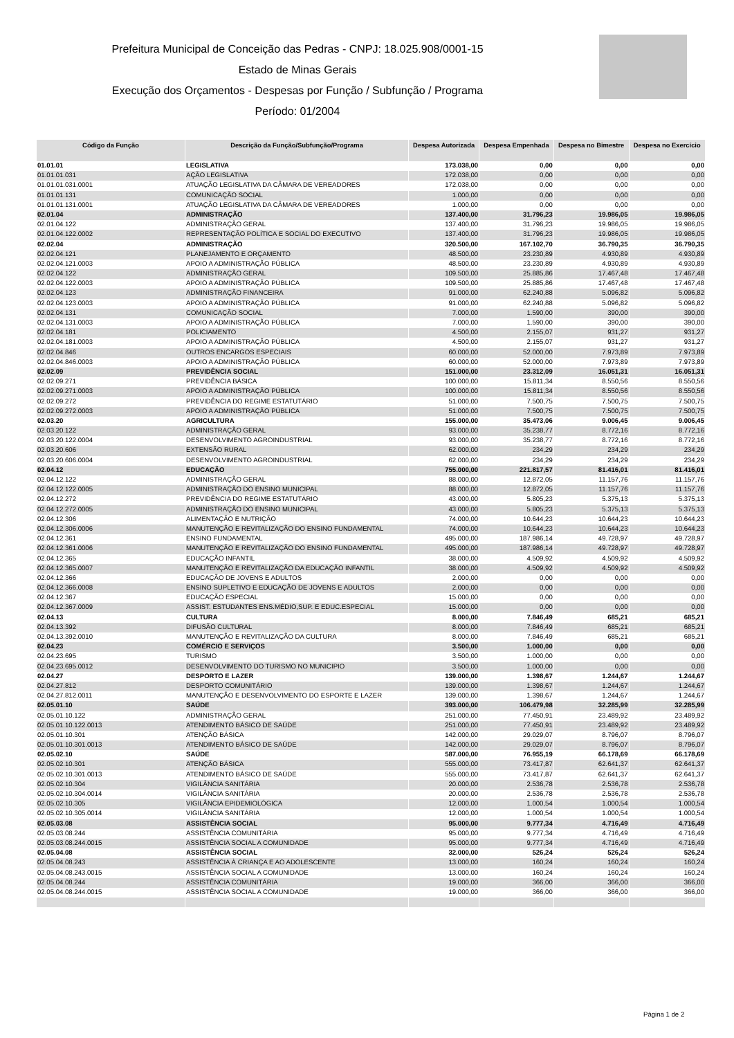Prefeitura Municipal de Conceição das Pedras - CNPJ: 18.025.908/0001-15
Estado de Minas Gerais
Execução dos Orçamentos - Despesas por Função / Subfunção / Programa
Período: 01/2004
| Código da Função | Descrição da Função/Subfunção/Programa | Despesa Autorizada | Despesa Empenhada | Despesa no Bimestre | Despesa no Exercício |
| --- | --- | --- | --- | --- | --- |
| 01.01.01 | LEGISLATIVA | 173.038,00 | 0,00 | 0,00 | 0,00 |
| 01.01.01.031 | AÇÃO LEGISLATIVA | 172.038,00 | 0,00 | 0,00 | 0,00 |
| 01.01.01.031.0001 | ATUAÇÃO LEGISLATIVA DA CÂMARA DE VEREADORES | 172.038,00 | 0,00 | 0,00 | 0,00 |
| 01.01.01.131 | COMUNICAÇÃO SOCIAL | 1.000,00 | 0,00 | 0,00 | 0,00 |
| 01.01.01.131.0001 | ATUAÇÃO LEGISLATIVA DA CÂMARA DE VEREADORES | 1.000,00 | 0,00 | 0,00 | 0,00 |
| 02.01.04 | ADMINISTRAÇÃO | 137.400,00 | 31.796,23 | 19.986,05 | 19.986,05 |
| 02.01.04.122 | ADMINISTRAÇÃO GERAL | 137.400,00 | 31.796,23 | 19.986,05 | 19.986,05 |
| 02.01.04.122.0002 | REPRESENTAÇÃO POLÍTICA E SOCIAL DO EXECUTIVO | 137.400,00 | 31.796,23 | 19.986,05 | 19.986,05 |
| 02.02.04 | ADMINISTRAÇÃO | 320.500,00 | 167.102,70 | 36.790,35 | 36.790,35 |
| 02.02.04.121 | PLANEJAMENTO E ORÇAMENTO | 48.500,00 | 23.230,89 | 4.930,89 | 4.930,89 |
| 02.02.04.121.0003 | APOIO A ADMINISTRAÇÃO PÚBLICA | 48.500,00 | 23.230,89 | 4.930,89 | 4.930,89 |
| 02.02.04.122 | ADMINISTRAÇÃO GERAL | 109.500,00 | 25.885,86 | 17.467,48 | 17.467,48 |
| 02.02.04.122.0003 | APOIO A ADMINISTRAÇÃO PÚBLICA | 109.500,00 | 25.885,86 | 17.467,48 | 17.467,48 |
| 02.02.04.123 | ADMINISTRAÇÃO FINANCEIRA | 91.000,00 | 62.240,88 | 5.096,82 | 5.096,82 |
| 02.02.04.123.0003 | APOIO A ADMINISTRAÇÃO PÚBLICA | 91.000,00 | 62.240,88 | 5.096,82 | 5.096,82 |
| 02.02.04.131 | COMUNICAÇÃO SOCIAL | 7.000,00 | 1.590,00 | 390,00 | 390,00 |
| 02.02.04.131.0003 | APOIO A ADMINISTRAÇÃO PÚBLICA | 7.000,00 | 1.590,00 | 390,00 | 390,00 |
| 02.02.04.181 | POLICIAMENTO | 4.500,00 | 2.155,07 | 931,27 | 931,27 |
| 02.02.04.181.0003 | APOIO A ADMINISTRAÇÃO PÚBLICA | 4.500,00 | 2.155,07 | 931,27 | 931,27 |
| 02.02.04.846 | OUTROS ENCARGOS ESPECIAIS | 60.000,00 | 52.000,00 | 7.973,89 | 7.973,89 |
| 02.02.04.846.0003 | APOIO A ADMINISTRAÇÃO PÚBLICA | 60.000,00 | 52.000,00 | 7.973,89 | 7.973,89 |
| 02.02.09 | PREVIDÊNCIA SOCIAL | 151.000,00 | 23.312,09 | 16.051,31 | 16.051,31 |
| 02.02.09.271 | PREVIDÊNCIA BÁSICA | 100.000,00 | 15.811,34 | 8.550,56 | 8.550,56 |
| 02.02.09.271.0003 | APOIO A ADMINISTRAÇÃO PÚBLICA | 100.000,00 | 15.811,34 | 8.550,56 | 8.550,56 |
| 02.02.09.272 | PREVIDÊNCIA DO REGIME ESTATUTÁRIO | 51.000,00 | 7.500,75 | 7.500,75 | 7.500,75 |
| 02.02.09.272.0003 | APOIO A ADMINISTRAÇÃO PÚBLICA | 51.000,00 | 7.500,75 | 7.500,75 | 7.500,75 |
| 02.03.20 | AGRICULTURA | 155.000,00 | 35.473,06 | 9.006,45 | 9.006,45 |
| 02.03.20.122 | ADMINISTRAÇÃO GERAL | 93.000,00 | 35.238,77 | 8.772,16 | 8.772,16 |
| 02.03.20.122.0004 | DESENVOLVIMENTO AGROINDUSTRIAL | 93.000,00 | 35.238,77 | 8.772,16 | 8.772,16 |
| 02.03.20.606 | EXTENSÃO RURAL | 62.000,00 | 234,29 | 234,29 | 234,29 |
| 02.03.20.606.0004 | DESENVOLVIMENTO AGROINDUSTRIAL | 62.000,00 | 234,29 | 234,29 | 234,29 |
| 02.04.12 | EDUCAÇÃO | 755.000,00 | 221.817,57 | 81.416,01 | 81.416,01 |
| 02.04.12.122 | ADMINISTRAÇÃO GERAL | 88.000,00 | 12.872,05 | 11.157,76 | 11.157,76 |
| 02.04.12.122.0005 | ADMINISTRAÇÃO DO ENSINO MUNICIPAL | 88.000,00 | 12.872,05 | 11.157,76 | 11.157,76 |
| 02.04.12.272 | PREVIDÊNCIA DO REGIME ESTATUTÁRIO | 43.000,00 | 5.805,23 | 5.375,13 | 5.375,13 |
| 02.04.12.272.0005 | ADMINISTRAÇÃO DO ENSINO MUNICIPAL | 43.000,00 | 5.805,23 | 5.375,13 | 5.375,13 |
| 02.04.12.306 | ALIMENTAÇÃO E NUTRIÇÃO | 74.000,00 | 10.644,23 | 10.644,23 | 10.644,23 |
| 02.04.12.306.0006 | MANUTENÇÃO E REVITALIZAÇÃO DO ENSINO FUNDAMENTAL | 74.000,00 | 10.644,23 | 10.644,23 | 10.644,23 |
| 02.04.12.361 | ENSINO FUNDAMENTAL | 495.000,00 | 187.986,14 | 49.728,97 | 49.728,97 |
| 02.04.12.361.0006 | MANUTENÇÃO E REVITALIZAÇÃO DO ENSINO FUNDAMENTAL | 495.000,00 | 187.986,14 | 49.728,97 | 49.728,97 |
| 02.04.12.365 | EDUCAÇÃO INFANTIL | 38.000,00 | 4.509,92 | 4.509,92 | 4.509,92 |
| 02.04.12.365.0007 | MANUTENÇÃO E REVITALIZAÇÃO DA EDUCAÇÃO INFANTIL | 38.000,00 | 4.509,92 | 4.509,92 | 4.509,92 |
| 02.04.12.366 | EDUCAÇÃO DE JOVENS E ADULTOS | 2.000,00 | 0,00 | 0,00 | 0,00 |
| 02.04.12.366.0008 | ENSINO SUPLETIVO E EDUCAÇÃO DE JOVENS E ADULTOS | 2.000,00 | 0,00 | 0,00 | 0,00 |
| 02.04.12.367 | EDUCAÇÃO ESPECIAL | 15.000,00 | 0,00 | 0,00 | 0,00 |
| 02.04.12.367.0009 | ASSIST. ESTUDANTES ENS.MÉDIO,SUP. E EDUC.ESPECIAL | 15.000,00 | 0,00 | 0,00 | 0,00 |
| 02.04.13 | CULTURA | 8.000,00 | 7.846,49 | 685,21 | 685,21 |
| 02.04.13.392 | DIFUSÃO CULTURAL | 8.000,00 | 7.846,49 | 685,21 | 685,21 |
| 02.04.13.392.0010 | MANUTENÇÃO E REVITALIZAÇÃO DA CULTURA | 8.000,00 | 7.846,49 | 685,21 | 685,21 |
| 02.04.23 | COMÉRCIO E SERVIÇOS | 3.500,00 | 1.000,00 | 0,00 | 0,00 |
| 02.04.23.695 | TURISMO | 3.500,00 | 1.000,00 | 0,00 | 0,00 |
| 02.04.23.695.0012 | DESENVOLVIMENTO DO TURISMO NO MUNICIPIO | 3.500,00 | 1.000,00 | 0,00 | 0,00 |
| 02.04.27 | DESPORTO E LAZER | 139.000,00 | 1.398,67 | 1.244,67 | 1.244,67 |
| 02.04.27.812 | DESPORTO COMUNITÁRIO | 139.000,00 | 1.398,67 | 1.244,67 | 1.244,67 |
| 02.04.27.812.0011 | MANUTENÇÃO E DESENVOLVIMENTO DO ESPORTE E LAZER | 139.000,00 | 1.398,67 | 1.244,67 | 1.244,67 |
| 02.05.01.10 | SAÚDE | 393.000,00 | 106.479,98 | 32.285,99 | 32.285,99 |
| 02.05.01.10.122 | ADMINISTRAÇÃO GERAL | 251.000,00 | 77.450,91 | 23.489,92 | 23.489,92 |
| 02.05.01.10.122.0013 | ATENDIMENTO BÁSICO DE SAÚDE | 251.000,00 | 77.450,91 | 23.489,92 | 23.489,92 |
| 02.05.01.10.301 | ATENÇÃO BÁSICA | 142.000,00 | 29.029,07 | 8.796,07 | 8.796,07 |
| 02.05.01.10.301.0013 | ATENDIMENTO BÁSICO DE SAÚDE | 142.000,00 | 29.029,07 | 8.796,07 | 8.796,07 |
| 02.05.02.10 | SAÚDE | 587.000,00 | 76.955,19 | 66.178,69 | 66.178,69 |
| 02.05.02.10.301 | ATENÇÃO BÁSICA | 555.000,00 | 73.417,87 | 62.641,37 | 62.641,37 |
| 02.05.02.10.301.0013 | ATENDIMENTO BÁSICO DE SAÚDE | 555.000,00 | 73.417,87 | 62.641,37 | 62.641,37 |
| 02.05.02.10.304 | VIGILÂNCIA SANITÁRIA | 20.000,00 | 2.536,78 | 2.536,78 | 2.536,78 |
| 02.05.02.10.304.0014 | VIGILÂNCIA SANITÁRIA | 20.000,00 | 2.536,78 | 2.536,78 | 2.536,78 |
| 02.05.02.10.305 | VIGILÂNCIA EPIDEMIOLÓGICA | 12.000,00 | 1.000,54 | 1.000,54 | 1.000,54 |
| 02.05.02.10.305.0014 | VIGILÂNCIA SANITÁRIA | 12.000,00 | 1.000,54 | 1.000,54 | 1.000,54 |
| 02.05.03.08 | ASSISTÊNCIA SOCIAL | 95.000,00 | 9.777,34 | 4.716,49 | 4.716,49 |
| 02.05.03.08.244 | ASSISTÊNCIA COMUNITÁRIA | 95.000,00 | 9.777,34 | 4.716,49 | 4.716,49 |
| 02.05.03.08.244.0015 | ASSISTÊNCIA SOCIAL A COMUNIDADE | 95.000,00 | 9.777,34 | 4.716,49 | 4.716,49 |
| 02.05.04.08 | ASSISTÊNCIA SOCIAL | 32.000,00 | 526,24 | 526,24 | 526,24 |
| 02.05.04.08.243 | ASSISTÊNCIA À CRIANÇA E AO ADOLESCENTE | 13.000,00 | 160,24 | 160,24 | 160,24 |
| 02.05.04.08.243.0015 | ASSISTÊNCIA SOCIAL A COMUNIDADE | 13.000,00 | 160,24 | 160,24 | 160,24 |
| 02.05.04.08.244 | ASSISTÊNCIA COMUNITÁRIA | 19.000,00 | 366,00 | 366,00 | 366,00 |
| 02.05.04.08.244.0015 | ASSISTÊNCIA SOCIAL A COMUNIDADE | 19.000,00 | 366,00 | 366,00 | 366,00 |
Página 1 de 2